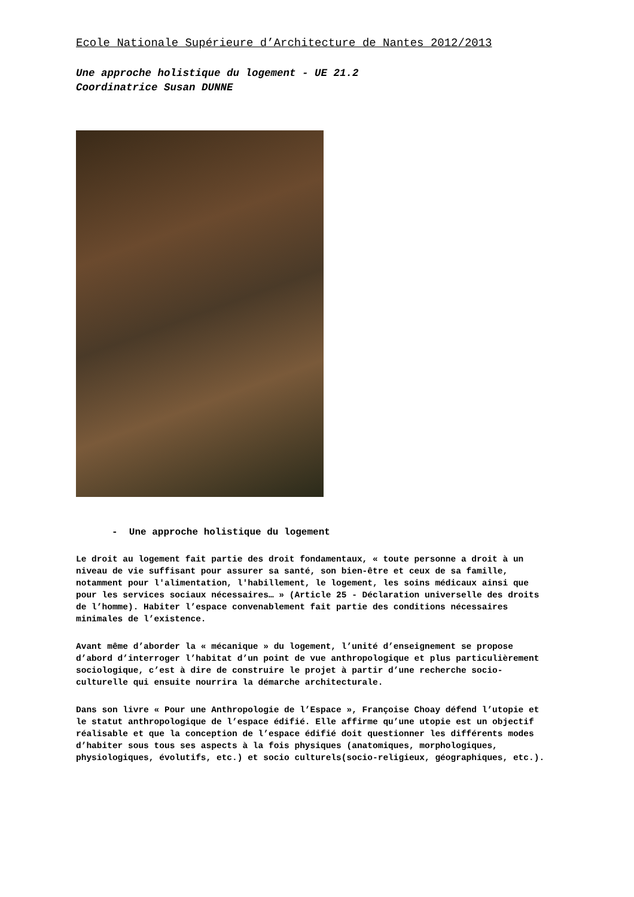Ecole Nationale Supérieure d’Architecture de Nantes 2012/2013
Une approche holistique du logement - UE 21.2
Coordinatrice Susan DUNNE
- Une approche holistique du logement
Le droit au logement fait partie des droit fondamentaux, « toute personne a droit à un niveau de vie suffisant pour assurer sa santé, son bien-être et ceux de sa famille, notamment pour l'alimentation, l'habillement, le logement, les soins médicaux ainsi que pour les services sociaux nécessaires… » (Article 25 - Déclaration universelle des droits de l’homme). Habiter l’espace convenablement fait partie des conditions nécessaires minimales de l’existence.
Avant même d’aborder la « mécanique » du logement, l’unité d’enseignement se propose d’abord d’interroger l’habitat d’un point de vue anthropologique et plus particulièrement sociologique, c’est à dire de construire le projet à partir d’une recherche socio-culturelle qui ensuite nourrira la démarche architecturale.
Dans son livre « Pour une Anthropologie de l’Espace », Françoise Choay défend l’utopie et le statut anthropologique de l’espace édifié. Elle affirme qu’une utopie est un objectif réalisable et que la conception de l’espace édifié doit questionner les différents modes d’habiter sous tous ses aspects à la fois physiques (anatomiques, morphologiques, physiologiques, évolutifs, etc.) et socio culturels(socio-religieux, géographiques, etc.).